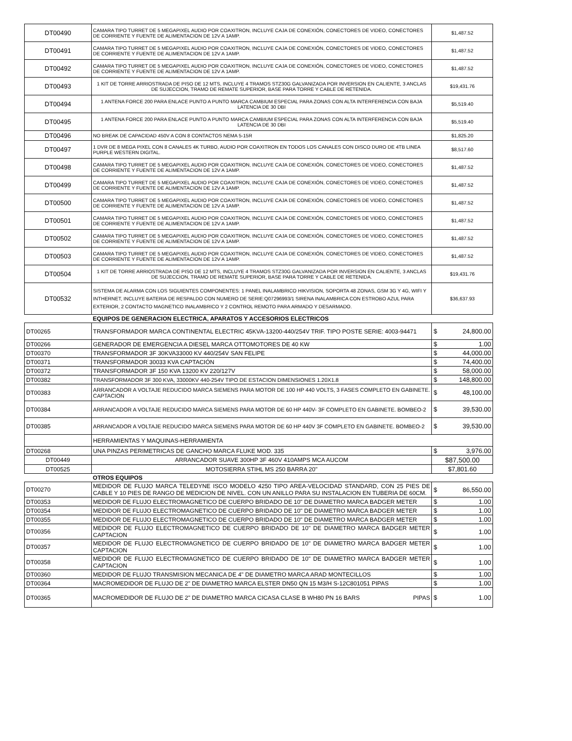| DT00490 | CAMARA TIPO TURRET DE 5 MEGAPIXEL AUDIO POR COAXITRON, INCLUYE CAJA DE CONEXIÓN, CONECTORES DE VIDEO, CONECTORES DE CORRIENTE Y FUENTE DE ALIMENTACION DE 12V A 1AMP. | $1,487.52 |
| DT00491 | CAMARA TIPO TURRET DE 5 MEGAPIXEL AUDIO POR COAXITRON, INCLUYE CAJA DE CONEXIÓN, CONECTORES DE VIDEO, CONECTORES DE CORRIENTE Y FUENTE DE ALIMENTACION DE 12V A 1AMP. | $1,487.52 |
| DT00492 | CAMARA TIPO TURRET DE 5 MEGAPIXEL AUDIO POR COAXITRON, INCLUYE CAJA DE CONEXIÓN, CONECTORES DE VIDEO, CONECTORES DE CORRIENTE Y FUENTE DE ALIMENTACION DE 12V A 1AMP. | $1,487.52 |
| DT00493 | 1 KIT DE TORRE ARRIOSTRADA DE PISO DE 12 MTS, INCLUYE 4 TRAMOS STZ30G GALVANIZADA POR INVERSION EN CALIENTE, 3 ANCLAS DE SUJECCION, TRAMO DE REMATE SUPERIOR, BASE PARA TORRE Y CABLE DE RETENIDA. | $19,431.76 |
| DT00494 | 1 ANTENA FORCE 200 PARA ENLACE PUNTO A PUNTO MARCA CAMBIUM ESPECIAL PARA ZONAS CON ALTA INTERFERENCIA CON BAJA LATENCIA DE 30 DBI | $5,519.40 |
| DT00495 | 1 ANTENA FORCE 200 PARA ENLACE PUNTO A PUNTO MARCA CAMBIUM ESPECIAL PARA ZONAS CON ALTA INTERFERENCIA CON BAJA LATENCIA DE 30 DBI | $5,519.40 |
| DT00496 | NO BREAK DE CAPACIDAD 450V A CON 8 CONTACTOS NEMA 5-15R | $1,825.20 |
| DT00497 | 1 DVR DE 8 MEGA PIXEL CON 8 CANALES 4K TURBO, AUDIO POR COAXITRON EN TODOS LOS CANALES CON DISCO DURO DE 4TB LINEA PURPLE WESTERN DIGITAL. | $8,517.60 |
| DT00498 | CAMARA TIPO TURRET DE 5 MEGAPIXEL AUDIO POR COAXITRON, INCLUYE CAJA DE CONEXIÓN, CONECTORES DE VIDEO, CONECTORES DE CORRIENTE Y FUENTE DE ALIMENTACION DE 12V A 1AMP. | $1,487.52 |
| DT00499 | CAMARA TIPO TURRET DE 5 MEGAPIXEL AUDIO POR COAXITRON, INCLUYE CAJA DE CONEXIÓN, CONECTORES DE VIDEO, CONECTORES DE CORRIENTE Y FUENTE DE ALIMENTACION DE 12V A 1AMP. | $1,487.52 |
| DT00500 | CAMARA TIPO TURRET DE 5 MEGAPIXEL AUDIO POR COAXITRON, INCLUYE CAJA DE CONEXIÓN, CONECTORES DE VIDEO, CONECTORES DE CORRIENTE Y FUENTE DE ALIMENTACION DE 12V A 1AMP. | $1,487.52 |
| DT00501 | CAMARA TIPO TURRET DE 5 MEGAPIXEL AUDIO POR COAXITRON, INCLUYE CAJA DE CONEXIÓN, CONECTORES DE VIDEO, CONECTORES DE CORRIENTE Y FUENTE DE ALIMENTACION DE 12V A 1AMP. | $1,487.52 |
| DT00502 | CAMARA TIPO TURRET DE 5 MEGAPIXEL AUDIO POR COAXITRON, INCLUYE CAJA DE CONEXIÓN, CONECTORES DE VIDEO, CONECTORES DE CORRIENTE Y FUENTE DE ALIMENTACION DE 12V A 1AMP. | $1,487.52 |
| DT00503 | CAMARA TIPO TURRET DE 5 MEGAPIXEL AUDIO POR COAXITRON, INCLUYE CAJA DE CONEXIÓN, CONECTORES DE VIDEO, CONECTORES DE CORRIENTE Y FUENTE DE ALIMENTACION DE 12V A 1AMP. | $1,487.52 |
| DT00504 | 1 KIT DE TORRE ARRIOSTRADA DE PISO DE 12 MTS, INCLUYE 4 TRAMOS STZ30G GALVANIZADA POR INVERSION EN CALIENTE, 3 ANCLAS DE SUJECCION, TRAMO DE REMATE SUPERIOR, BASE PARA TORRE Y CABLE DE RETENIDA. | $19,431.76 |
| DT00532 | SISTEMA DE ALARMA CON LOS SIGUIENTES COMPONENTES: 1 PANEL INALAMBRICO HIKVISION, SOPORTA 48 ZONAS, GSM 3G Y 4G, WIFI Y INTHERNET, INCLUYE BATERIA DE RESPALDO CON NUMERO DE SERIE:Q07296993/1 SIRENA INALAMBRICA CON ESTROBO AZUL PARA EXTERIOR, 2 CONTACTO MAGNETICO INALAMBRICO Y 2 CONTROL REMOTO PARA ARMADO Y DESARMADO. | $36,637.93 |
| | EQUIPOS DE GENERACION ELECTRICA, APARATOS Y ACCESORIOS ELECTRICOS | |
| DT00265 | TRANSFORMADOR MARCA CONTINENTAL ELECTRIC 45KVA-13200-440/254V TRIF. TIPO POSTE SERIE: 4003-94471 | $ 24,800.00 |
| DT00266 | GENERADOR DE EMERGENCIA A DIESEL MARCA OTTOMOTORES DE 40 KW | $ 1.00 |
| DT00370 | TRANSFORMADOR 3F 30KVA33000 KV 440/254V SAN FELIPE | $ 44,000.00 |
| DT00371 | TRANSFORMADOR 30033 KVA CAPTACIÓN | $ 74,400.00 |
| DT00372 | TRANSFORMADOR 3F 150 KVA 13200 KV 220/127V | $ 58,000.00 |
| DT00382 | TRANSFORMADOR 3F 300 KVA, 33000KV 440-254V TIPO DE ESTACION DIMENSIONES 1.20X1.8 | $ 148,800.00 |
| DT00383 | ARRANCADOR A VOLTAJE REDUCIDO MARCA SIEMENS PARA MOTOR DE 100 HP 440 VOLTS, 3 FASES COMPLETO EN GABINETE. CAPTACION | $ 48,100.00 |
| DT00384 | ARRANCADOR A VOLTAJE REDUCIDO MARCA SIEMENS PARA MOTOR DE 60 HP 440V- 3F COMPLETO EN GABINETE. BOMBEO-2 | $ 39,530.00 |
| DT00385 | ARRANCADOR A VOLTAJE REDUCIDO MARCA SIEMENS PARA MOTOR DE 60 HP 440V 3F COMPLETO EN GABINETE. BOMBEO-2 | $ 39,530.00 |
| | HERRAMIENTAS Y MAQUINAS-HERRAMIENTA | |
| DT00268 | UNA PINZAS PERIMETRICAS DE GANCHO MARCA FLUKE MOD. 335 | $ 3,976.00 |
| DT00449 | ARRANCADOR SUAVE 300HP 3F 460V 410AMPS MCA AUCOM | $87,500.00 |
| DT00525 | MOTOSIERRA STIHL MS 250 BARRA 20" | $7,801.60 |
| | OTROS EQUIPOS | |
| DT00270 | MEDIDOR DE FLUJO MARCA TELEDYNE ISCO MODELO 4250 TIPO AREA-VELOCIDAD STANDARD, CON 25 PIES DE CABLE Y 10 PIES DE RANGO DE MEDICION DE NIVEL. CON UN ANILLO PARA SU INSTALACION EN TUBERIA DE 60CM. | $ 86,550.00 |
| DT00353 | MEDIDOR DE FLUJO ELECTROMAGNETICO DE CUERPO BRIDADO DE 10" DE DIAMETRO MARCA BADGER METER | $ 1.00 |
| DT00354 | MEDIDOR DE FLUJO ELECTROMAGNETICO DE CUERPO BRIDADO DE 10" DE DIAMETRO MARCA BADGER METER | $ 1.00 |
| DT00355 | MEDIDOR DE FLUJO ELECTROMAGNETICO DE CUERPO BRIDADO DE 10" DE DIAMETRO MARCA BADGER METER | $ 1.00 |
| DT00356 | MEDIDOR DE FLUJO ELECTROMAGNETICO DE CUERPO BRIDADO DE 10" DE DIAMETRO MARCA BADGER METER CAPTACION | $ 1.00 |
| DT00357 | MEDIDOR DE FLUJO ELECTROMAGNETICO DE CUERPO BRIDADO DE 10" DE DIAMETRO MARCA BADGER METER CAPTACION | $ 1.00 |
| DT00358 | MEDIDOR DE FLUJO ELECTROMAGNETICO DE CUERPO BRIDADO DE 10" DE DIAMETRO MARCA BADGER METER CAPTACION | $ 1.00 |
| DT00360 | MEDIDOR DE FLUJO TRANSMISION MECANICA DE 4" DE DIAMETRO MARCA ARAD MONTECILLOS | $ 1.00 |
| DT00364 | MACROMEDIDOR DE FLUJO DE 2" DE DIAMETRO MARCA ELSTER DN50 QN 15 M3/H S-12C801051 PIPAS | $ 1.00 |
| DT00365 | MACROMEDIDOR DE FLUJO DE 2" DE DIAMETRO MARCA CICASA CLASE B WH80 PN 16 BARS PIPAS | $ 1.00 |